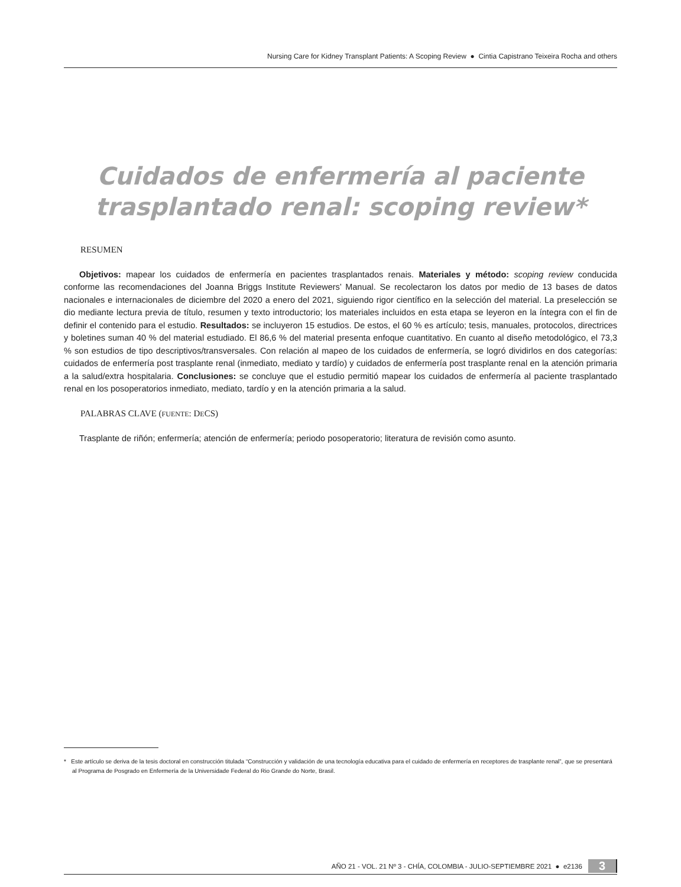Nursing Care for Kidney Transplant Patients: A Scoping Review ● Cintia Capistrano Teixeira Rocha and others
Cuidados de enfermería al paciente trasplantado renal: scoping review*
RESUMEN
Objetivos: mapear los cuidados de enfermería en pacientes trasplantados renais. Materiales y método: scoping review conducida conforme las recomendaciones del Joanna Briggs Institute Reviewers’ Manual. Se recolectaron los datos por medio de 13 bases de datos nacionales e internacionales de diciembre del 2020 a enero del 2021, siguiendo rigor científico en la selección del material. La preselección se dio mediante lectura previa de título, resumen y texto introductorio; los materiales incluidos en esta etapa se leyeron en la íntegra con el fin de definir el contenido para el estudio. Resultados: se incluyeron 15 estudios. De estos, el 60 % es artículo; tesis, manuales, protocolos, directrices y boletines suman 40 % del material estudiado. El 86,6 % del material presenta enfoque cuantitativo. En cuanto al diseño metodológico, el 73,3 % son estudios de tipo descriptivos/transversales. Con relación al mapeo de los cuidados de enfermería, se logró dividirlos en dos categorías: cuidados de enfermería post trasplante renal (inmediato, mediato y tardío) y cuidados de enfermería post trasplante renal en la atención primaria a la salud/extra hospitalaria. Conclusiones: se concluye que el estudio permitió mapear los cuidados de enfermería al paciente trasplantado renal en los posoperatorios inmediato, mediato, tardío y en la atención primaria a la salud.
PALABRAS CLAVE (FUENTE: DECS)
Trasplante de riñón; enfermería; atención de enfermería; periodo posoperatorio; literatura de revisión como asunto.
* Este artículo se deriva de la tesis doctoral en construcción titulada “Construcción y validación de una tecnología educativa para el cuidado de enfermería en receptores de trasplante renal”, que se presentará al Programa de Posgrado en Enfermería de la Universidade Federal do Rio Grande do Norte, Brasil.
AÑO 21 - VOL. 21 Nº 3 - CHÍA, COLOMBIA - JULIO-SEPTIEMBRE 2021 ● e2136 3